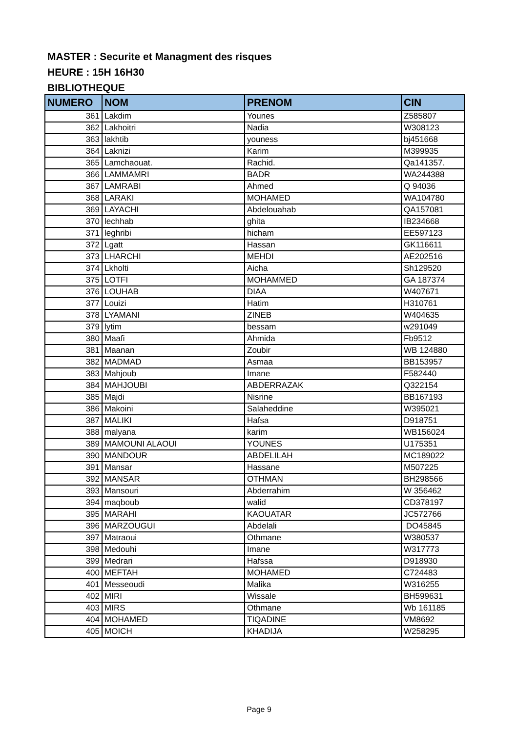MASTER : Securite et Managment des risques
HEURE : 15H 16H30
BIBLIOTHEQUE
| NUMERO | NOM | PRENOM | CIN |
| --- | --- | --- | --- |
| 361 | Lakdim | Younes | Z585807 |
| 362 | Lakhoitri | Nadia | W308123 |
| 363 | lakhtib | youness | bj451668 |
| 364 | Laknizi | Karim | M399935 |
| 365 | Lamchaouat. | Rachid. | Qa141357. |
| 366 | LAMMAMRI | BADR | WA244388 |
| 367 | LAMRABI | Ahmed | Q 94036 |
| 368 | LARAKI | MOHAMED | WA104780 |
| 369 | LAYACHI | Abdelouahab | QA157081 |
| 370 | lechhab | ghita | IB234668 |
| 371 | leghribi | hicham | EE597123 |
| 372 | Lgatt | Hassan | GK116611 |
| 373 | LHARCHI | MEHDI | AE202516 |
| 374 | Lkholti | Aicha | Sh129520 |
| 375 | LOTFI | MOHAMMED | GA 187374 |
| 376 | LOUHAB | DIAA | W407671 |
| 377 | Louizi | Hatim | H310761 |
| 378 | LYAMANI | ZINEB | W404635 |
| 379 | lytim | bessam | w291049 |
| 380 | Maafi | Ahmida | Fb9512 |
| 381 | Maanan | Zoubir | WB 124880 |
| 382 | MADMAD | Asmaa | BB153957 |
| 383 | Mahjoub | Imane | F582440 |
| 384 | MAHJOUBI | ABDERRAZAK | Q322154 |
| 385 | Majdi | Nisrine | BB167193 |
| 386 | Makoini | Salaheddine | W395021 |
| 387 | MALIKI | Hafsa | D918751 |
| 388 | malyana | karim | WB156024 |
| 389 | MAMOUNI ALAOUI | YOUNES | U175351 |
| 390 | MANDOUR | ABDELILAH | MC189022 |
| 391 | Mansar | Hassane | M507225 |
| 392 | MANSAR | OTHMAN | BH298566 |
| 393 | Mansouri | Abderrahim | W 356462 |
| 394 | maqboub | walid | CD378197 |
| 395 | MARAHI | KAOUATAR | JC572766 |
| 396 | MARZOUGUI | Abdelali | DO45845 |
| 397 | Matraoui | Othmane | W380537 |
| 398 | Medouhi | Imane | W317773 |
| 399 | Medrari | Hafssa | D918930 |
| 400 | MEFTAH | MOHAMED | C724483 |
| 401 | Messeoudi | Malika | W316255 |
| 402 | MIRI | Wissale | BH599631 |
| 403 | MIRS | Othmane | Wb 161185 |
| 404 | MOHAMED | TIQADINE | VM8692 |
| 405 | MOICH | KHADIJA | W258295 |
Page 9